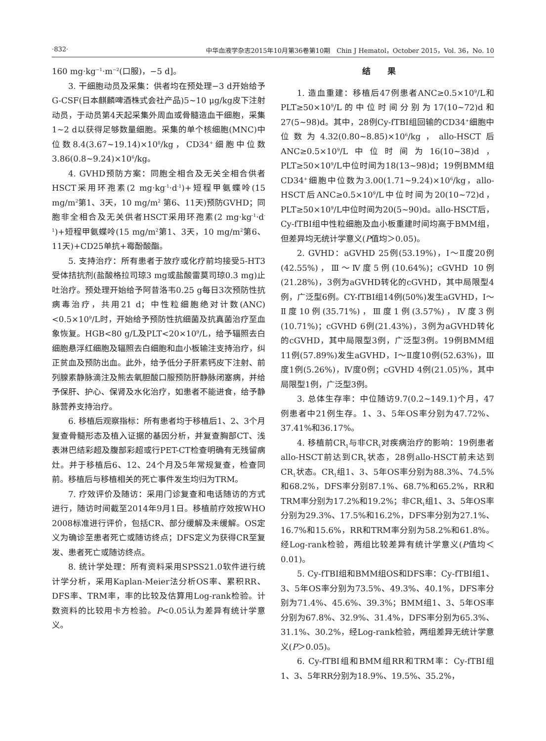·832· 中华血液学杂志2015年10月第36卷第10期　Chin J Hematol，October 2015，Vol. 36，No. 10
160 mg·kg<sup>−1</sup>·m<sup>−2</sup>(口服)，−5 d]。
3. 干细胞动员及采集：供者均在预处理−3 d开始给予G-CSF(日本麒麟啤酒株式会社产品)5~10 μg/kg皮下注射动员，于动员第4天起采集外周血或骨髓造血干细胞，采集1~2 d以获得足够数量细胞。采集的单个核细胞(MNC)中位数8.4(3.67~19.14)×10<sup>8</sup>/kg，CD34<sup>+</sup>细胞中位数3.86(0.8~9.24)×10<sup>6</sup>/kg。
4. GVHD预防方案：同胞全相合及无关全相合供者HSCT采用环孢素(2 mg·kg<sup>-1</sup>·d<sup>-1</sup>)+短程甲氨蝶呤(15 mg/m<sup>2</sup>第1、3天，10 mg/m<sup>2</sup> 第6、11天)预防GVHD；同胞非全相合及无关供者HSCT采用环孢素(2 mg·kg<sup>-1</sup>·d<sup>-1</sup>)+短程甲氨蝶呤(15 mg/m<sup>2</sup>第1、3天，10 mg/m<sup>2</sup>第6、11天)+CD25单抗+霉酚酸酯。
5. 支持治疗：所有患者于放疗或化疗前均接受5-HT3受体拮抗剂(盐酸格拉司琼3 mg或盐酸雷莫司琼0.3 mg)止吐治疗。预处理开始给予阿昔洛韦0.25 g每日3次预防性抗病毒治疗，共用21 d；中性粒细胞绝对计数(ANC)<0.5×10<sup>9</sup>/L时，开始给予预防性抗细菌及抗真菌治疗至血象恢复。HGB<80 g/L及PLT<20×10<sup>9</sup>/L，给予辐照去白细胞悬浮红细胞及辐照去白细胞和血小板输注支持治疗，纠正贫血及预防出血。此外，给予低分子肝素钙皮下注射、前列腺素静脉滴注及熊去氧胆酸口服预防肝静脉闭塞病，并给予保肝、护心、保肾及水化治疗，如患者不能进食，给予静脉营养支持治疗。
6. 移植后观察指标：所有患者均于移植后1、2、3个月复查骨髓形态及植入证据的基因分析，并复查胸部CT、浅表淋巴结彩超及腹部彩超或行PET-CT检查明确有无残留病灶。并于移植后6、12、24个月及5年常规复查，检查同前。移植后与移植相关的死亡事件发生均归为TRM。
7. 疗效评价及随访：采用门诊复查和电话随访的方式进行，随访时间截至2014年9月1日。移植前疗效按WHO 2008标准进行评价，包括CR、部分缓解及未缓解。OS定义为确诊至患者死亡或随访终点；DFS定义为获得CR至复发、患者死亡或随访终点。
8. 统计学处理：所有资料采用SPSS21.0软件进行统计学分析，采用Kaplan-Meier法分析OS率、累积RR、DFS率、TRM率，率的比较及估算用Log-rank检验。计数资料的比较用卡方检验。P<0.05认为差异有统计学意义。
结果
1. 造血重建：移植后47例患者ANC≥0.5×10<sup>9</sup>/L和PLT≥50×10<sup>9</sup>/L的中位时间分别为17(10~72)d和27(5~98)d。其中，28例Cy-fTBI组回输的CD34<sup>+</sup>细胞中位数为4.32(0.80~8.85)×10<sup>6</sup>/kg，allo-HSCT后ANC≥0.5×10<sup>9</sup>/L中位时间为16(10~38)d，PLT≥50×10<sup>9</sup>/L中位时间为18(13~98)d；19例BMM组CD34<sup>+</sup>细胞中位数为3.00(1.71~9.24)×10<sup>6</sup>/kg，allo-HSCT后ANC≥0.5×10<sup>9</sup>/L中位时间为20(10~72)d，PLT≥50×10<sup>9</sup>/L中位时间为20(5~90)d。allo-HSCT后，Cy-fTBI组中性粒细胞及血小板重建时间均高于BMM组，但差异均无统计学意义(P值均＞0.05)。
2. GVHD：aGVHD 25例(53.19%)，Ⅰ～Ⅱ度20例(42.55%)，Ⅲ～Ⅳ度5例(10.64%)；cGVHD 10例(21.28%)，3例为aGVHD转化的cGVHD，其中局限型4例，广泛型6例。CY-fTBI组14例(50%)发生aGVHD，Ⅰ～Ⅱ度10例(35.71%)，Ⅲ度1例(3.57%)，Ⅳ度3例(10.71%)；cGVHD 6例(21.43%)，3例为aGVHD转化的cGVHD，其中局限型3例，广泛型3例。19例BMM组11例(57.89%)发生aGVHD，Ⅰ～Ⅱ度10例(52.63%)，Ⅲ度1例(5.26%)，Ⅳ度0例；cGVHD 4例(21.05)%，其中局限型1例，广泛型3例。
3. 总体生存率：中位随访9.7(0.2~149.1)个月，47例患者中21例生存。1、3、5年OS率分别为47.72%、37.41%和36.17%。
4. 移植前CR<sub>1</sub>与非CR<sub>1</sub>对疾病治疗的影响：19例患者allo-HSCT前达到CR<sub>1</sub>状态，28例allo-HSCT前未达到CR<sub>1</sub>状态。CR<sub>1</sub>组1、3、5年OS率分别为88.3%、74.5%和68.2%，DFS率分别87.1%、68.7%和65.2%，RR和TRM率分别为17.2%和19.2%；非CR<sub>1</sub>组1、3、5年OS率分别为29.3%、17.5%和16.2%，DFS率分别为27.1%、16.7%和15.6%，RR和TRM率分别为58.2%和61.8%。经Log-rank检验，两组比较差异有统计学意义(P值均＜0.01)。
5. Cy-fTBI组和BMM组OS和DFS率：Cy-fTBI组1、3、5年OS率分别为73.5%、49.3%、40.1%，DFS率分别为71.4%、45.6%、39.3%；BMM组1、3、5年OS率分别为67.8%、32.9%、31.4%，DFS率分别为65.3%、31.1%、30.2%，经Log-rank检验，两组差异无统计学意义(P＞0.05)。
6. Cy-fTBI组和BMM组RR和TRM率：Cy-fTBI组1、3、5年RR分别为18.9%、19.5%、35.2%，